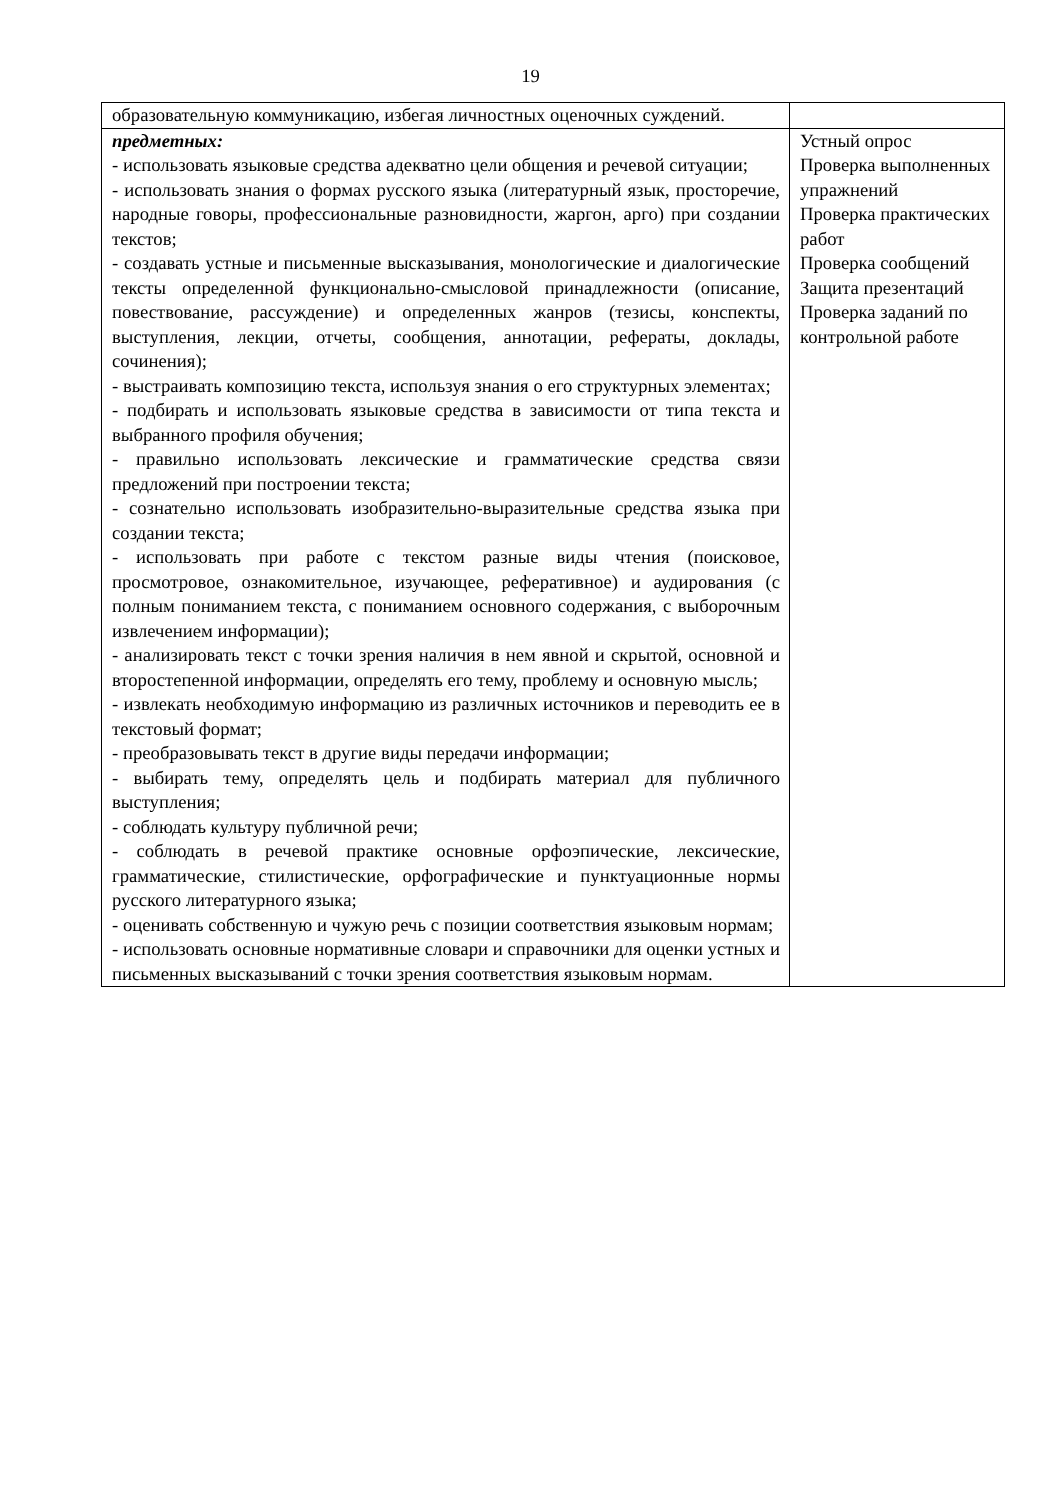19
| образовательную коммуникацию, избегая личностных оценочных суждений. | |
| предметных: - использовать языковые средства адекватно цели общения и речевой ситуации; - использовать знания о формах русского языка (литературный язык, просторечие, народные говоры, профессиональные разновидности, жаргон, арго) при создании текстов; - создавать устные и письменные высказывания, монологические и диалогические тексты определенной функционально-смысловой принадлежности (описание, повествование, рассуждение) и определенных жанров (тезисы, конспекты, выступления, лекции, отчеты, сообщения, аннотации, рефераты, доклады, сочинения); - выстраивать композицию текста, используя знания о его структурных элементах; - подбирать и использовать языковые средства в зависимости от типа текста и выбранного профиля обучения; - правильно использовать лексические и грамматические средства связи предложений при построении текста; - сознательно использовать изобразительно-выразительные средства языка при создании текста; - использовать при работе с текстом разные виды чтения (поисковое, просмотровое, ознакомительное, изучающее, реферативное) и аудирования (с полным пониманием текста, с пониманием основного содержания, с выборочным извлечением информации); - анализировать текст с точки зрения наличия в нем явной и скрытой, основной и второстепенной информации, определять его тему, проблему и основную мысль; - извлекать необходимую информацию из различных источников и переводить ее в текстовый формат; - преобразовывать текст в другие виды передачи информации; - выбирать тему, определять цель и подбирать материал для публичного выступления; - соблюдать культуру публичной речи; - соблюдать в речевой практике основные орфоэпические, лексические, грамматические, стилистические, орфографические и пунктуационные нормы русского литературного языка; - оценивать собственную и чужую речь с позиции соответствия языковым нормам; - использовать основные нормативные словари и справочники для оценки устных и письменных высказываний с точки зрения соответствия языковым нормам. | Устный опрос Проверка выполненных упражнений Проверка практических работ Проверка сообщений Защита презентаций Проверка заданий по контрольной работе |